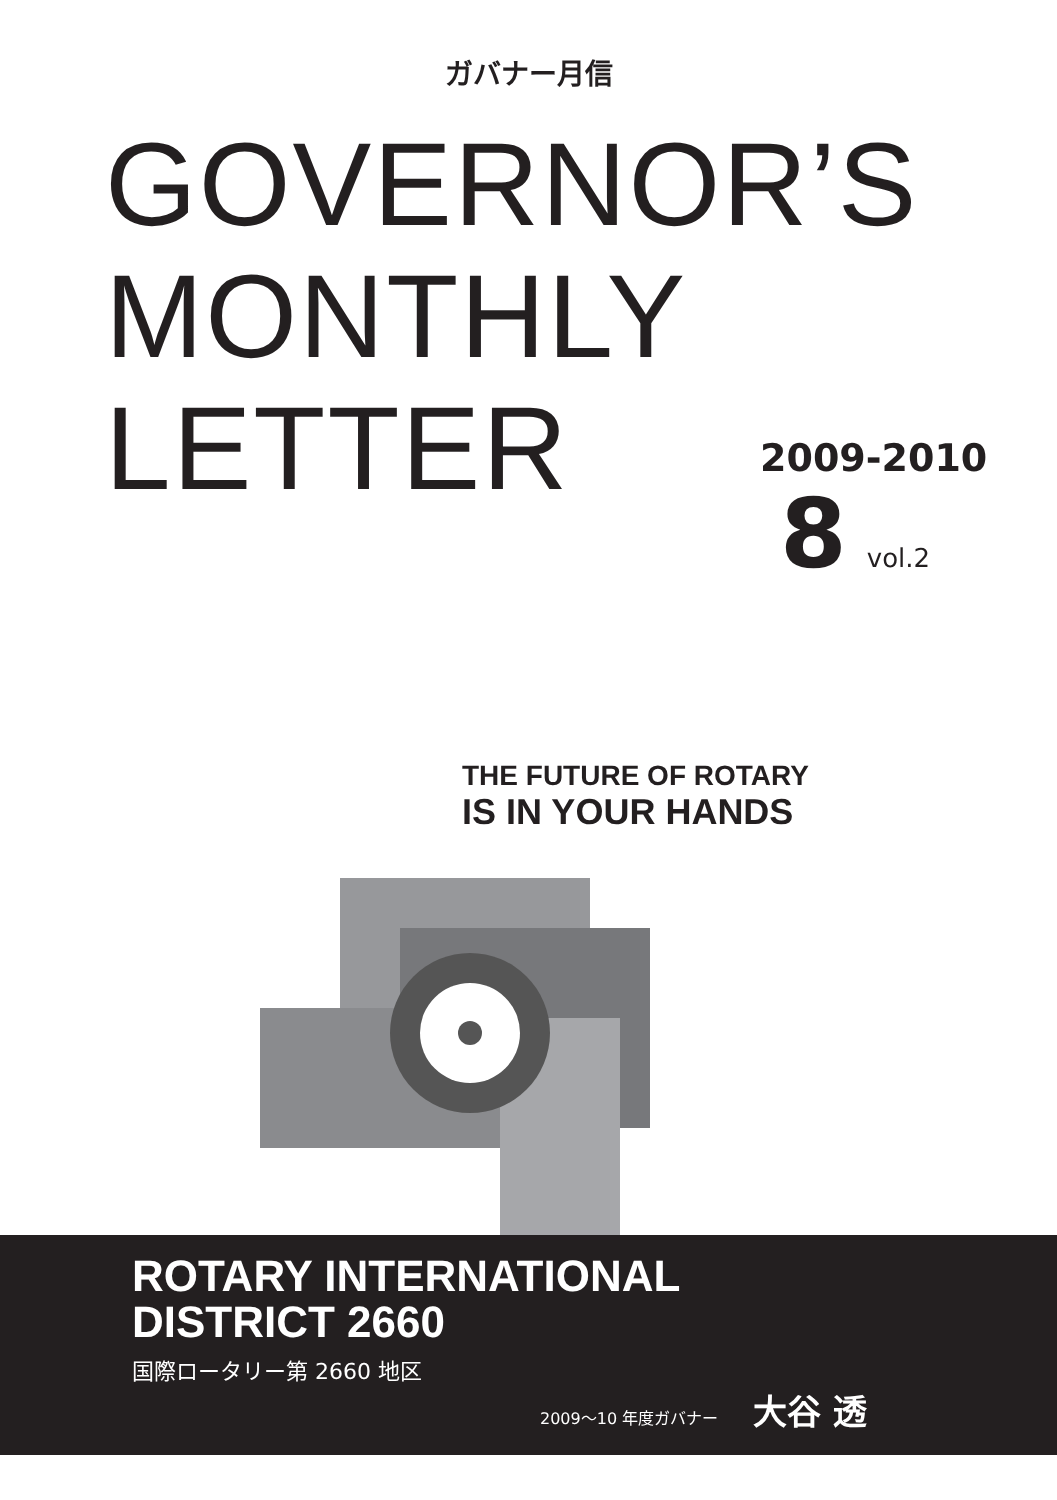ガバナー月信
GOVERNOR’S
MONTHLY
LETTER
2009-2010
8 vol.2
THE FUTURE OF ROTARY
IS IN YOUR HANDS
ROTARY INTERNATIONAL
DISTRICT 2660
国際ロータリー第 2660 地区
2009〜10 年度ガバナー 大谷 透